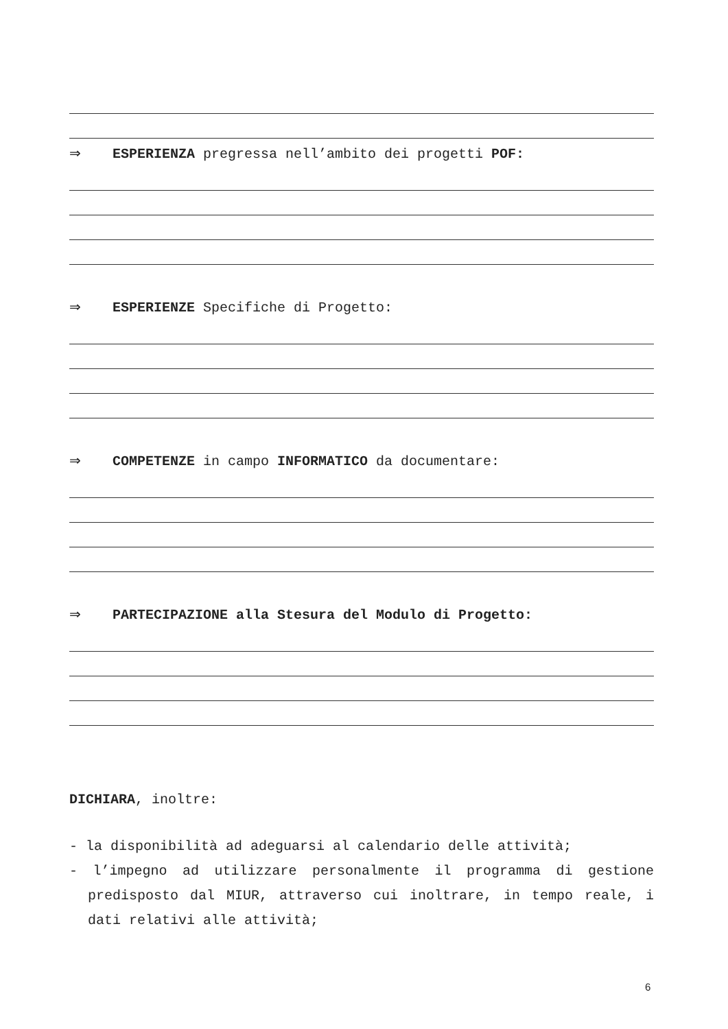⇒ ESPERIENZA pregressa nell’ambito dei progetti POF:
⇒ ESPERIENZE Specifiche di Progetto:
⇒ COMPETENZE in campo INFORMATICO da documentare:
⇒ PARTECIPAZIONE alla Stesura del Modulo di Progetto:
DICHIARA, inoltre:
- la disponibilità ad adeguarsi al calendario delle attività;
- l’impegno ad utilizzare personalmente il programma di gestione predisposto dal MIUR, attraverso cui inoltrare, in tempo reale, i dati relativi alle attività;
6